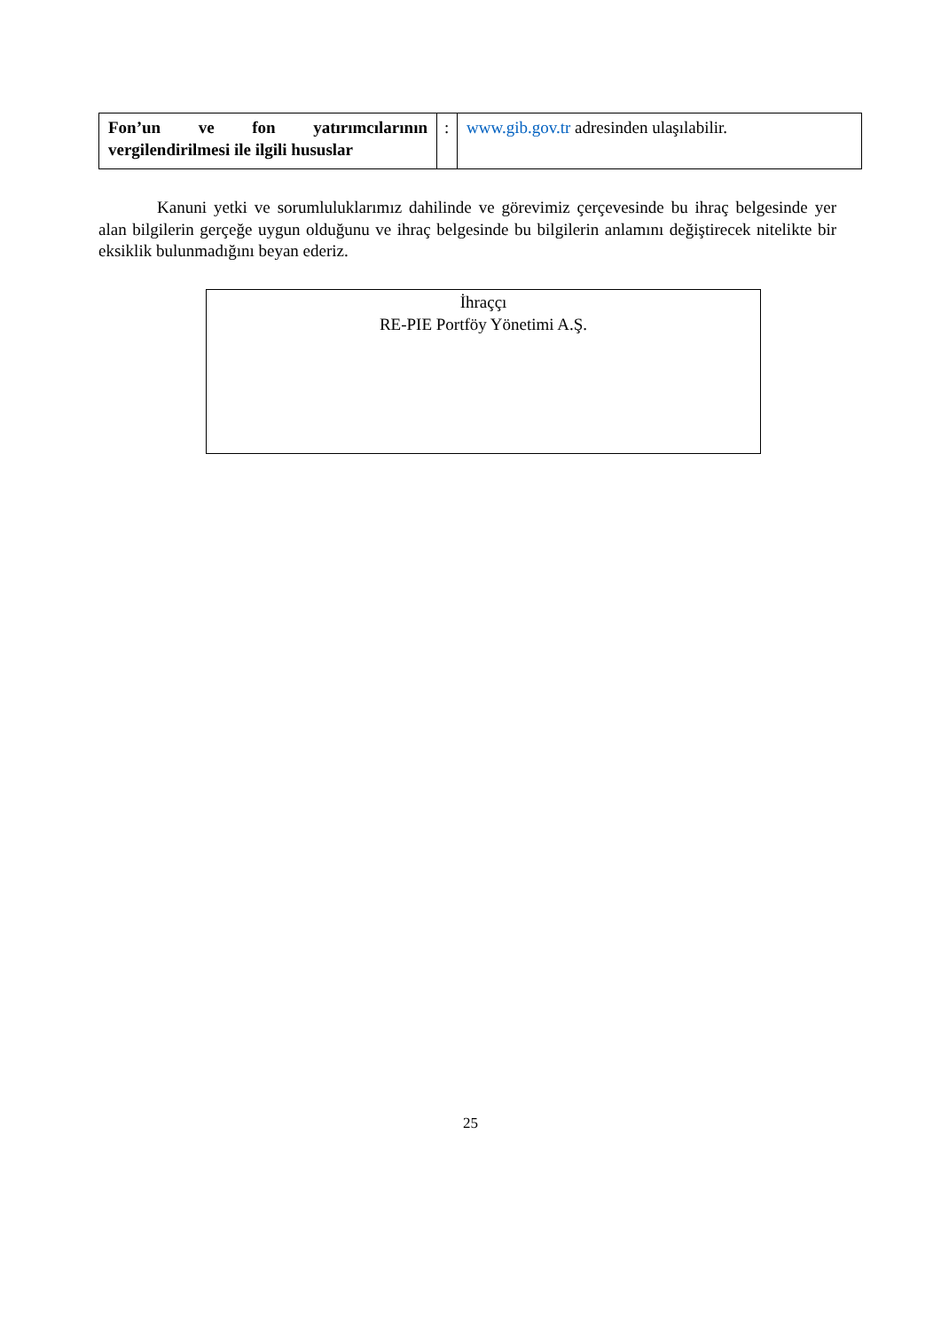| Fon’un ve fon yatırımcılarının vergilendirilmesi ile ilgili hususlar | : | www.gib.gov.tr adresinden ulaşılabilir. |
Kanuni yetki ve sorumluluklarımız dahilinde ve görevimiz çerçevesinde bu ihraç belgesinde yer alan bilgilerin gerçeğe uygun olduğunu ve ihraç belgesinde bu bilgilerin anlamını değiştirecek nitelikte bir eksiklik bulunmadığını beyan ederiz.
İhraççı
RE-PIE Portföy Yönetimi A.Ş.
25